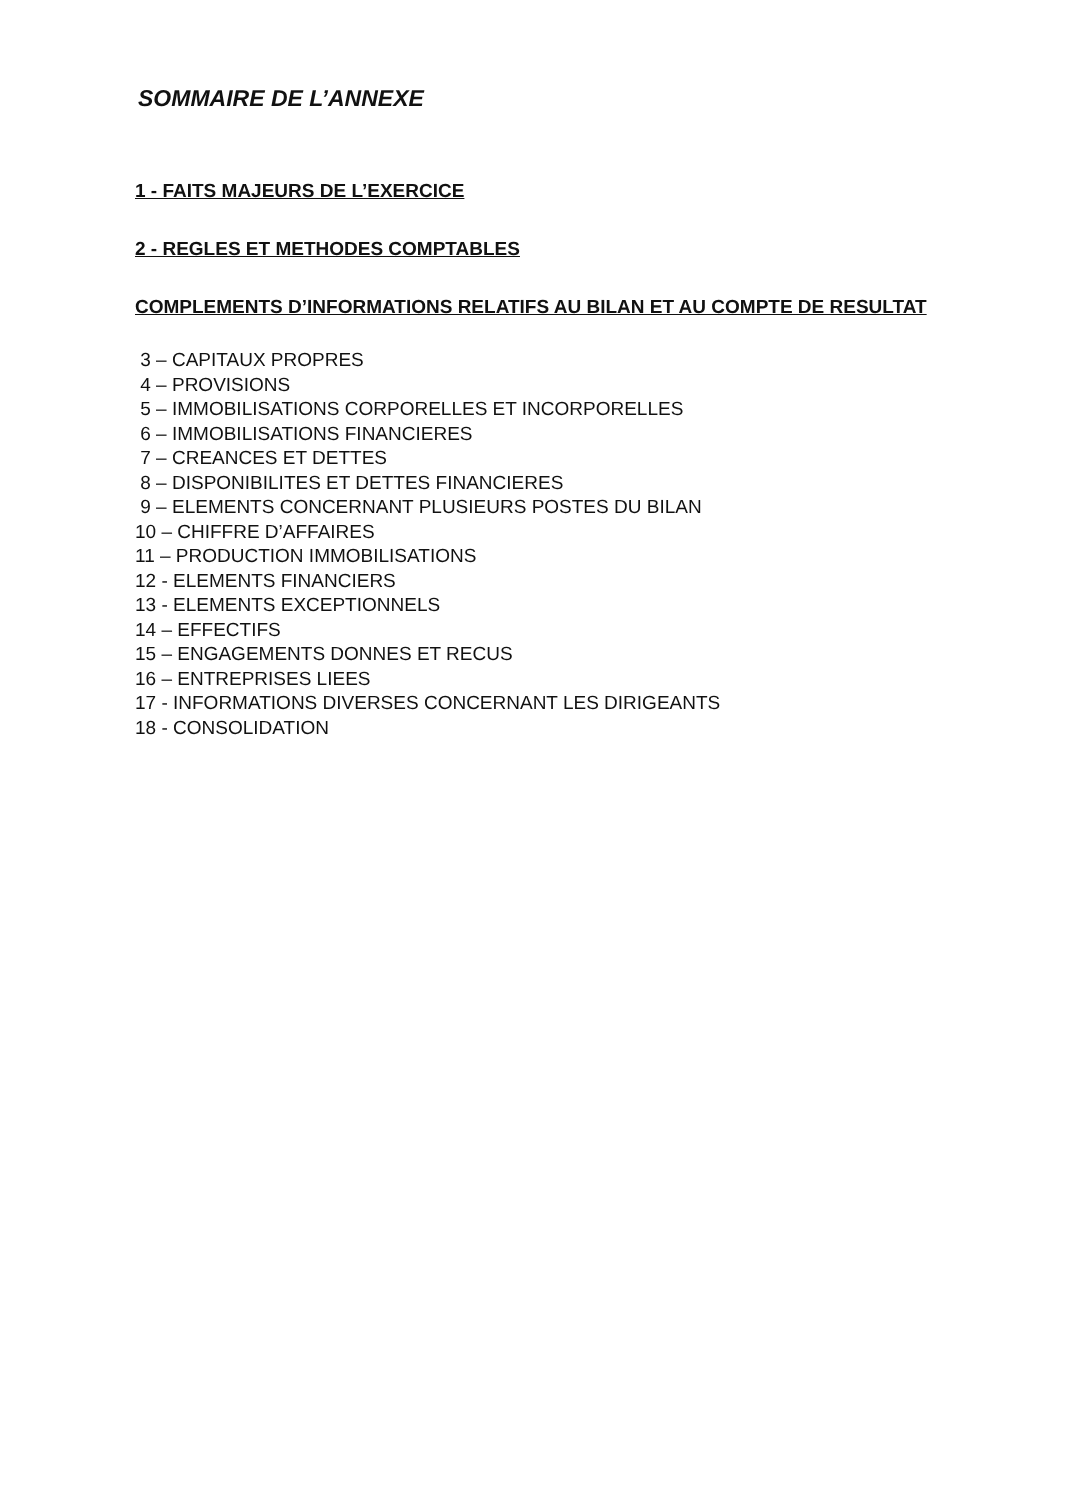SOMMAIRE DE L’ANNEXE
1 - FAITS MAJEURS DE L’EXERCICE
2 - REGLES ET METHODES COMPTABLES
COMPLEMENTS D’INFORMATIONS RELATIFS AU BILAN ET AU COMPTE DE RESULTAT
3 – CAPITAUX PROPRES
4 – PROVISIONS
5 – IMMOBILISATIONS CORPORELLES ET INCORPORELLES
6 – IMMOBILISATIONS FINANCIERES
7 – CREANCES ET DETTES
8 – DISPONIBILITES ET DETTES FINANCIERES
9 – ELEMENTS CONCERNANT PLUSIEURS POSTES DU BILAN
10 – CHIFFRE D’AFFAIRES
11 – PRODUCTION IMMOBILISATIONS
12 - ELEMENTS FINANCIERS
13 - ELEMENTS EXCEPTIONNELS
14 – EFFECTIFS
15 – ENGAGEMENTS DONNES ET RECUS
16 – ENTREPRISES LIEES
17 - INFORMATIONS DIVERSES CONCERNANT LES DIRIGEANTS
18 - CONSOLIDATION